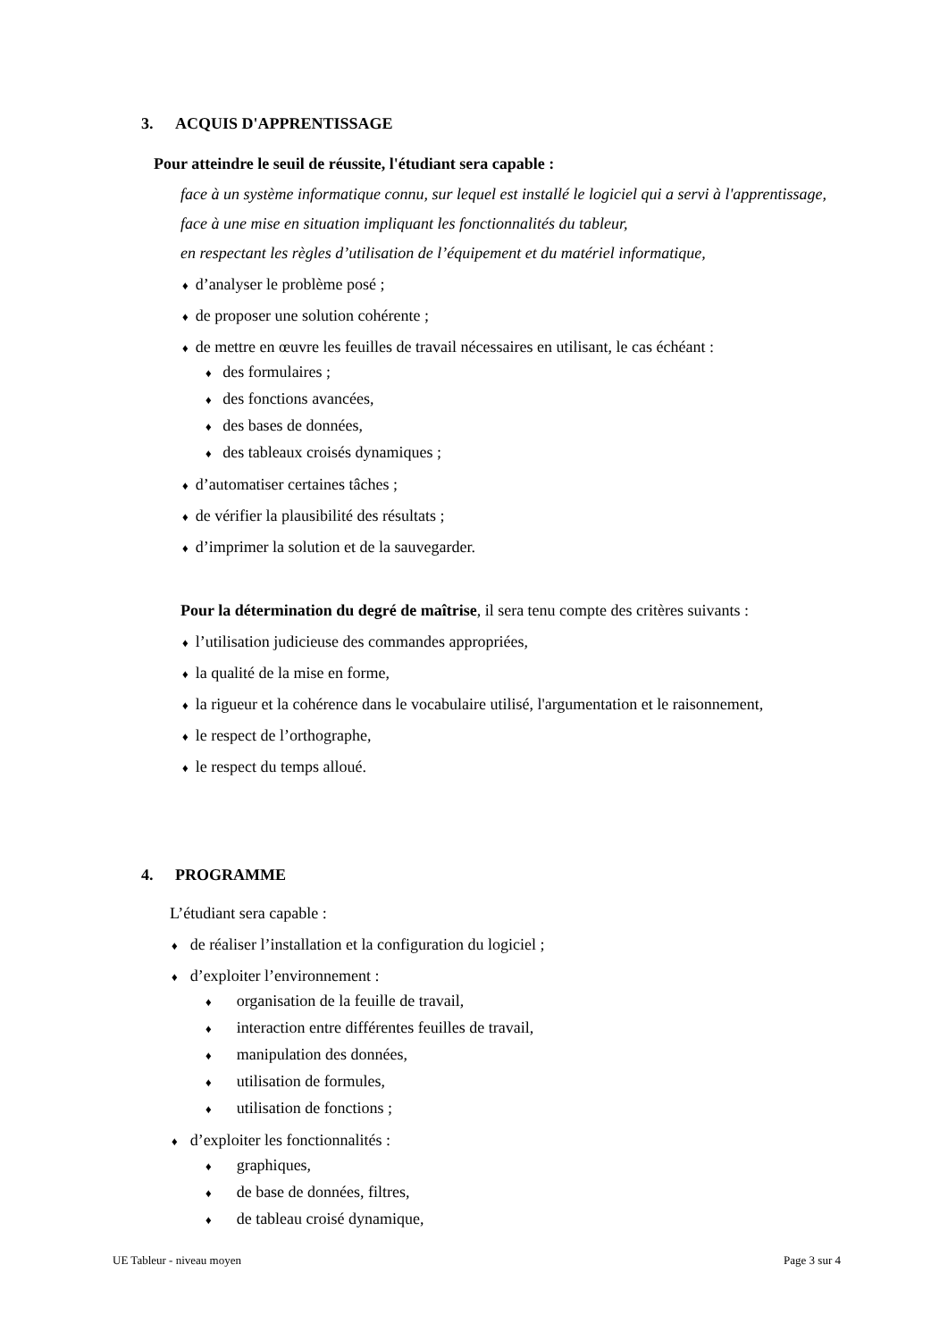3. ACQUIS D'APPRENTISSAGE
Pour atteindre le seuil de réussite, l'étudiant sera capable :
face à un système informatique connu, sur lequel est installé le logiciel qui a servi à l'apprentissage,
face à une mise en situation impliquant les fonctionnalités du tableur,
en respectant les règles d’utilisation de l’équipement et du matériel informatique,
♦ d’analyser le problème posé ;
♦ de proposer une solution cohérente ;
♦ de mettre en œuvre les feuilles de travail nécessaires en utilisant, le cas échéant :
♦ des formulaires ;
♦ des fonctions avancées,
♦ des bases de données,
♦ des tableaux croisés dynamiques ;
♦ d’automatiser certaines tâches ;
♦ de vérifier la plausibilité des résultats ;
♦ d’imprimer la solution et de la sauvegarder.
Pour la détermination du degré de maîtrise, il sera tenu compte des critères suivants :
♦ l’utilisation judicieuse des commandes appropriées,
♦ la qualité de la mise en forme,
♦ la rigueur et la cohérence dans le vocabulaire utilisé, l'argumentation et le raisonnement,
♦ le respect de l’orthographe,
♦ le respect du temps alloué.
4. PROGRAMME
L’étudiant sera capable :
♦ de réaliser l’installation et la configuration du logiciel ;
♦ d’exploiter l’environnement :
♦ organisation de la feuille de travail,
♦ interaction entre différentes feuilles de travail,
♦ manipulation des données,
♦ utilisation de formules,
♦ utilisation de fonctions ;
♦ d’exploiter les fonctionnalités :
♦ graphiques,
♦ de base de données, filtres,
♦ de tableau croisé dynamique,
UE Tableur - niveau moyen Page 3 sur 4